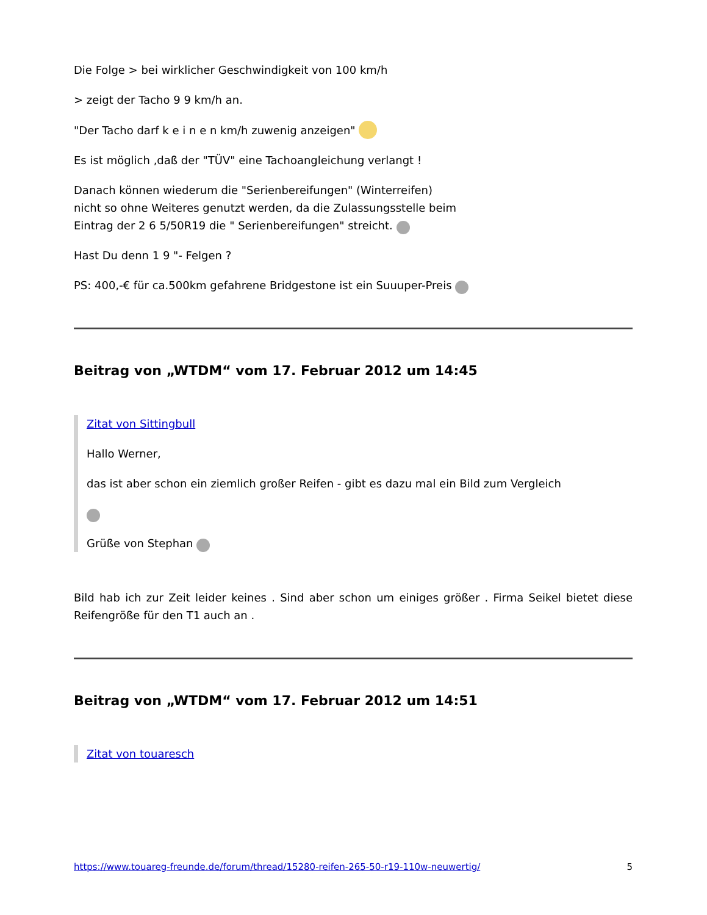Die Folge > bei wirklicher Geschwindigkeit von 100 km/h
> zeigt der Tacho 9 9 km/h an.
"Der Tacho darf k e i n e n km/h zuwenig anzeigen"
Es ist möglich ,daß der "TÜV" eine Tachoangleichung verlangt !
Danach können wiederum die "Serienbereifungen" (Winterreifen)
nicht so ohne Weiteres genutzt werden, da die Zulassungsstelle beim
Eintrag der 2 6 5/50R19 die " Serienbereifungen" streicht.
Hast Du denn 1 9 "- Felgen ?
PS: 400,-€ für ca.500km gefahrene Bridgestone ist ein Suuuper-Preis
Beitrag von „WTDM“ vom 17. Februar 2012 um 14:45
Zitat von Sittingbull
Hallo Werner,
das ist aber schon ein ziemlich großer Reifen - gibt es dazu mal ein Bild zum Vergleich
Grüße von Stephan
Bild hab ich zur Zeit leider keines . Sind aber schon um einiges größer . Firma Seikel bietet diese Reifengröße für den T1 auch an .
Beitrag von „WTDM“ vom 17. Februar 2012 um 14:51
Zitat von touaresch
https://www.touareg-freunde.de/forum/thread/15280-reifen-265-50-r19-110w-neuwertig/ 5